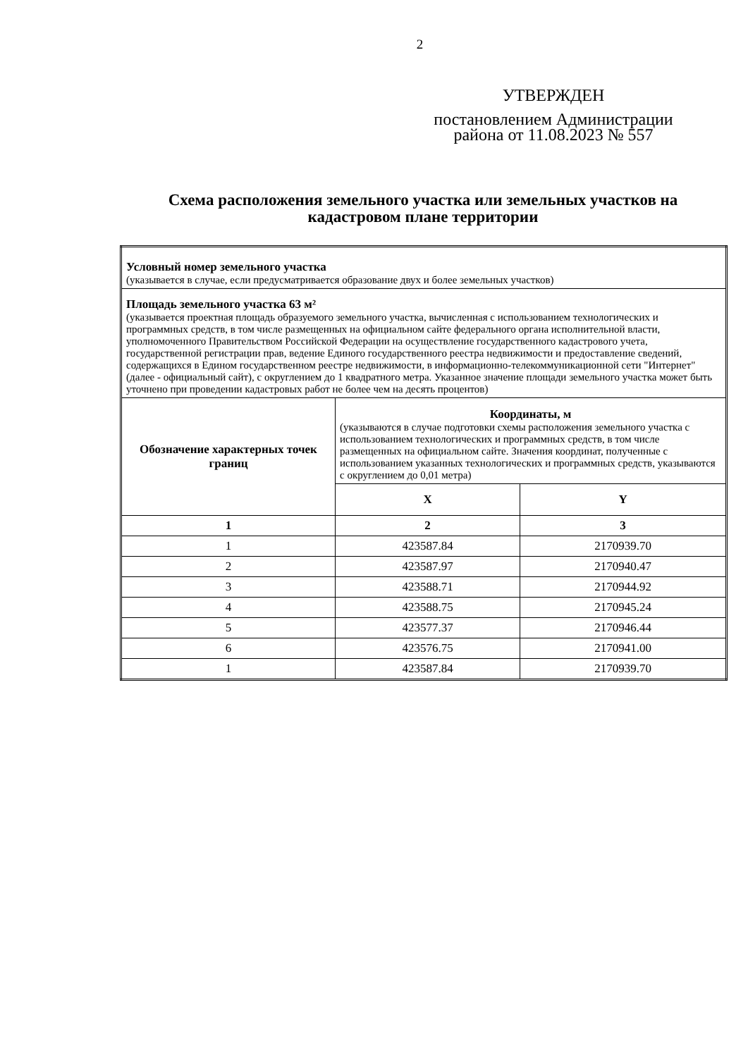2
УТВЕРЖДЕН
постановлением Администрации района от 11.08.2023 № 557
Схема расположения земельного участка или земельных участков на кадастровом плане территории
| Условный номер земельного участка (указывается в случае, если предусматривается образование двух и более земельных участков) | | |
| Площадь земельного участка 63 м² (указывается проектная площадь образуемого земельного участка, вычисленная с использованием технологических и программных средств, в том числе размещенных на официальном сайте федерального органа исполнительной власти, уполномоченного Правительством Российской Федерации на осуществление государственного кадастрового учета, государственной регистрации прав, ведение Единого государственного реестра недвижимости и предоставление сведений, содержащихся в Едином государственном реестре недвижимости, в информационно-телекоммуникационной сети "Интернет" (далее - официальный сайт), с округлением до 1 квадратного метра. Указанное значение площади земельного участка может быть уточнено при проведении кадастровых работ не более чем на десять процентов) | | |
| Обозначение характерных точек границ | Координаты, м (указываются в случае подготовки схемы расположения земельного участка с использованием технологических и программных средств, в том числе размещенных на официальном сайте. Значения координат, полученные с использованием указанных технологических и программных средств, указываются с округлением до 0,01 метра) | |
| | X | Y |
| 1 | 2 | 3 |
| 1 | 423587.84 | 2170939.70 |
| 2 | 423587.97 | 2170940.47 |
| 3 | 423588.71 | 2170944.92 |
| 4 | 423588.75 | 2170945.24 |
| 5 | 423577.37 | 2170946.44 |
| 6 | 423576.75 | 2170941.00 |
| 1 | 423587.84 | 2170939.70 |